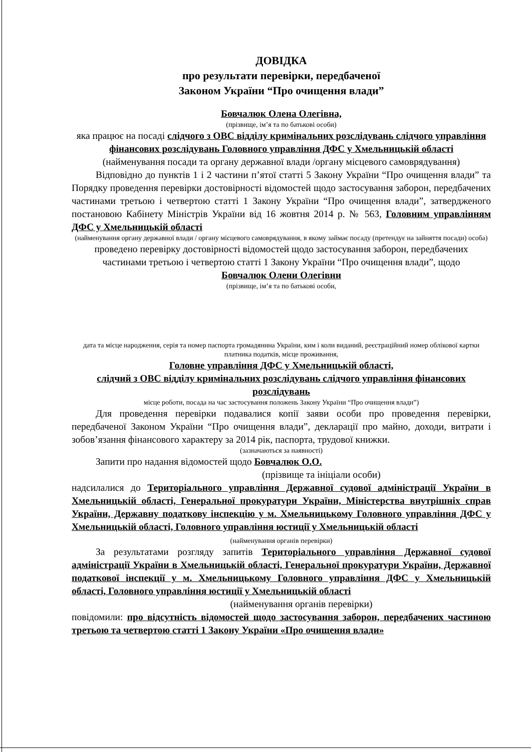ДОВІДКА
про результати перевірки, передбаченої
Законом України “Про очищення влади”
Бовчалюк Олена Олегівна,
(прізвище, ім’я та по батькові особи)
яка працює на посаді слідчого з ОВС відділу кримінальних розслідувань слідчого управління фінансових розслідувань Головного управління ДФС у Хмельницькій області
(найменування посади та органу державної влади /органу місцевого самоврядування)
Відповідно до пунктів 1 і 2 частини п’ятої статті 5 Закону України “Про очищення влади” та Порядку проведення перевірки достовірності відомостей щодо застосування заборон, передбачених частинами третьою і четвертою статті 1 Закону України “Про очищення влади”, затвердженого постановою Кабінету Міністрів України від 16 жовтня 2014 р. № 563, Головним управлінням ДФС у Хмельницькій області
(найменування органу державної влади / органу місцевого самоврядування, в якому займає посаду (претендує на зайняття посади) особа)
проведено перевірку достовірності відомостей щодо застосування заборон, передбачених частинами третьою і четвертою статті 1 Закону України “Про очищення влади”, щодо
Бовчалюк Олени Олегівни
(прізвище, ім’я та по батькові особи,
дата та місце народження, серія та номер паспорта громадянина України, ким і коли виданий, реєстраційний номер облікової картки платника податків, місце проживання,
Головне управління ДФС у Хмельницькій області,
слідчий з ОВС відділу кримінальних розслідувань слідчого управління фінансових розслідувань
місце роботи, посада на час застосування положень Закону України “Про очищення влади”)
Для проведення перевірки подавалися копії заяви особи про проведення перевірки, передбаченої Законом України “Про очищення влади”, декларації про майно, доходи, витрати і зобов’язання фінансового характеру за 2014 рік, паспорта, трудової книжки.
(зазначаються за наявності)
Запити про надання відомостей щодо Бовчалюк О.О.
(прізвище та ініціали особи)
надсилалися до Територіального управління Державної судової адміністрації України в Хмельницькій області, Генеральної прокуратури України, Міністерства внутрішніх справ України, Державну податкову інспекцію у м. Хмельницькому Головного управління ДФС у Хмельницькій області, Головного управління юстиції у Хмельницькій області
(найменування органів перевірки)
За результатами розгляду запитів Територіального управління Державної судової адміністрації України в Хмельницькій області, Генеральної прокуратури України, Державної податкової інспекції у м. Хмельницькому Головного управління ДФС у Хмельницькій області, Головного управління юстиції у Хмельницькій області
(найменування органів перевірки)
повідомили: про відсутність відомостей щодо застосування заборон, передбачених частиною третьою та четвертою статті 1 Закону України «Про очищення влади»